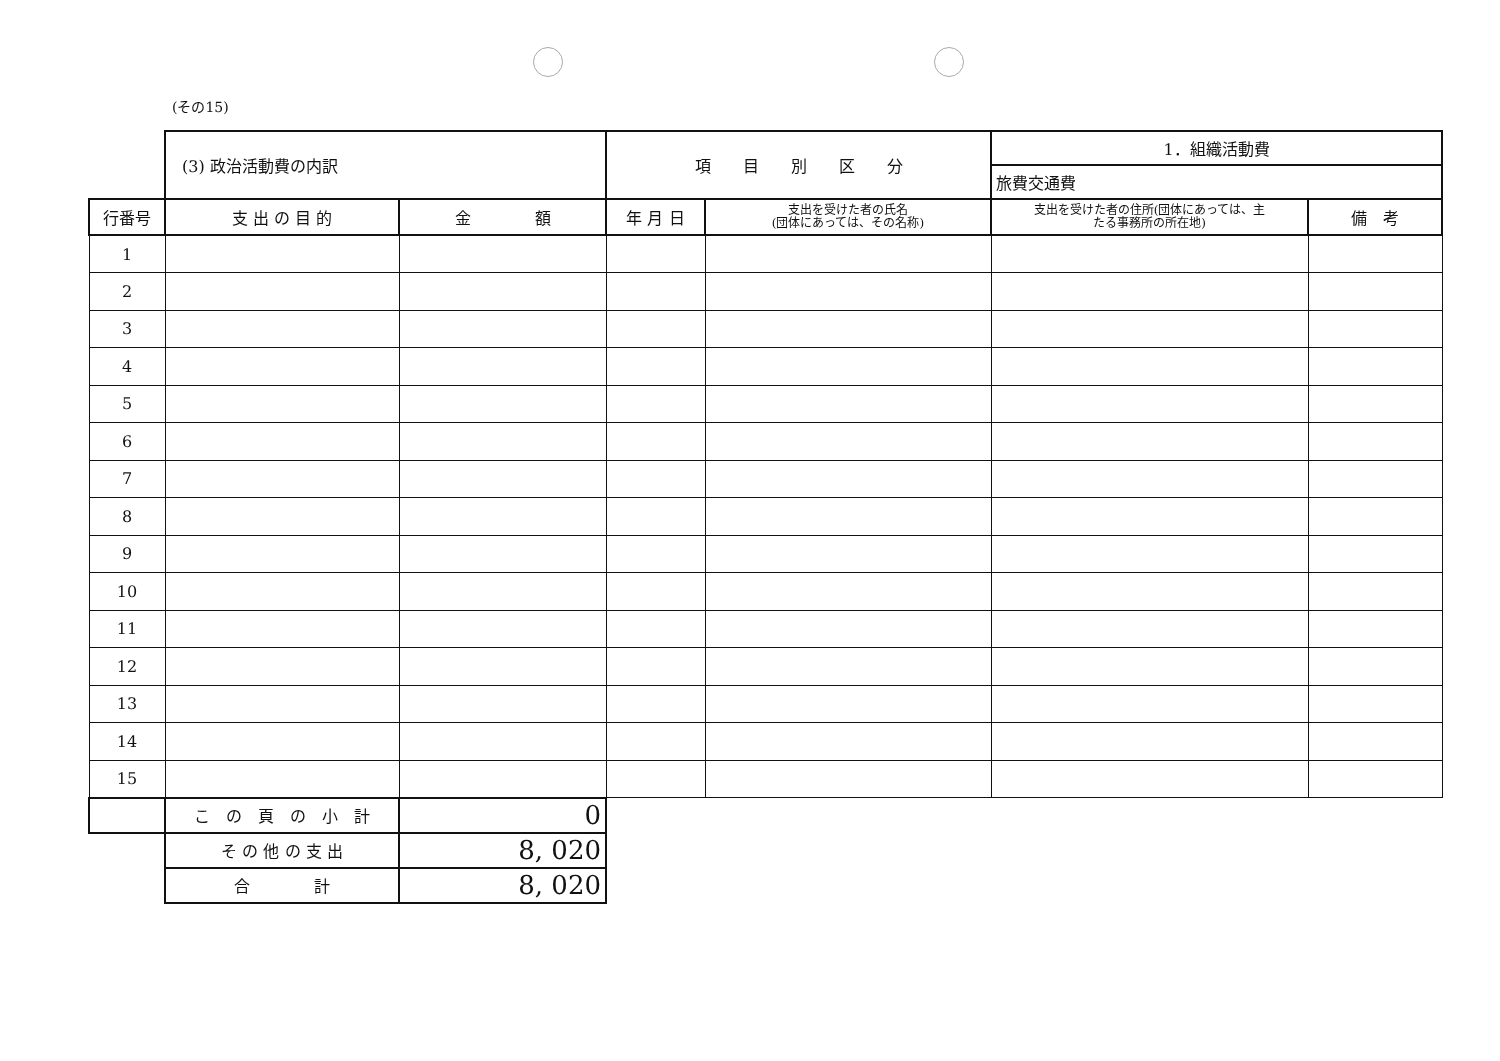(その15)
| | (3) 政治活動費の内訳 | | 項 目 別 区 分 | | 1．組織活動費 | |
| | | | | | 旅費交通費 | |
| 行番号 | 支 出 の 目 的 | 金 額 | 年 月 日 | 支出を受けた者の氏名 (団体にあっては、その名称) | 支出を受けた者の住所(団体にあっては、主 たる事務所の所在地) | 備 考 |
| 1 | | | | | | |
| 2 | | | | | | |
| 3 | | | | | | |
| 4 | | | | | | |
| 5 | | | | | | |
| 6 | | | | | | |
| 7 | | | | | | |
| 8 | | | | | | |
| 9 | | | | | | |
| 10 | | | | | | |
| 11 | | | | | | |
| 12 | | | | | | |
| 13 | | | | | | |
| 14 | | | | | | |
| 15 | | | | | | |
| | こ の 頁 の 小 計 | 0 | | | | |
| | そ の 他 の 支 出 | 8, 020 | | | | |
| | 合 計 | 8, 020 | | | | |